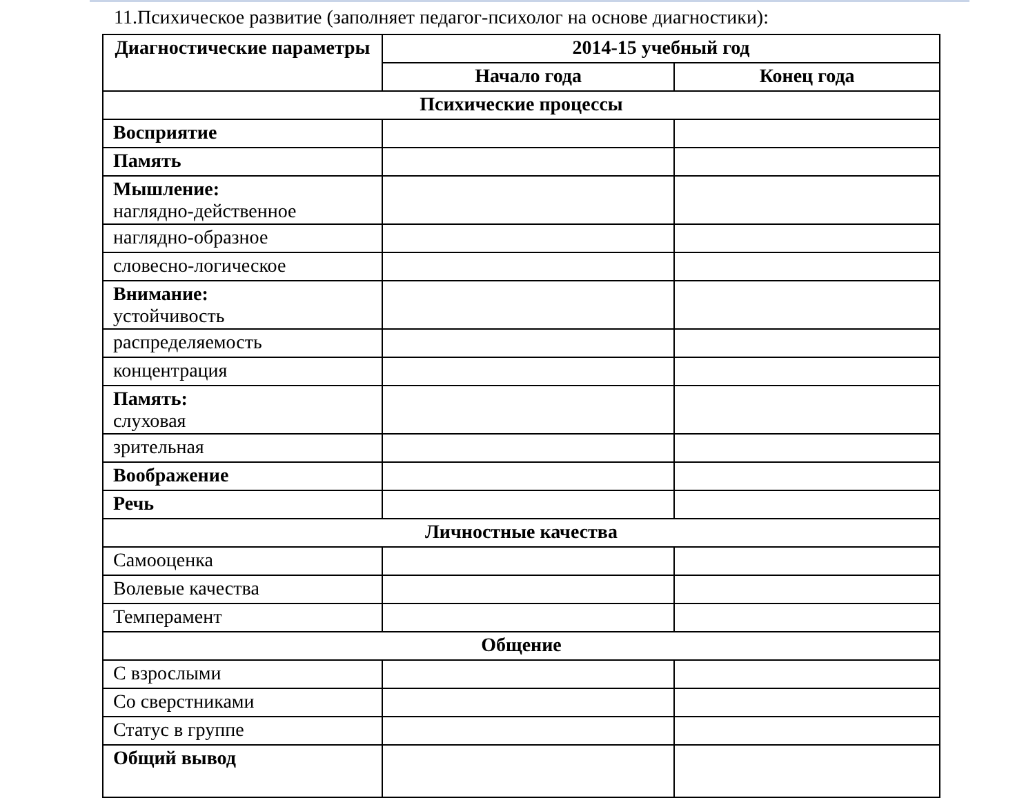11.Психическое развитие (заполняет педагог-психолог на основе диагностики):
| Диагностические параметры | 2014-15 учебный год | |
| --- | --- | --- |
| | Начало года | Конец года |
| Психические процессы | | |
| Восприятие | | |
| Память | | |
| Мышление: наглядно-действенное | | |
| наглядно-образное | | |
| словесно-логическое | | |
| Внимание: устойчивость | | |
| распределяемость | | |
| концентрация | | |
| Память: слуховая | | |
| зрительная | | |
| Воображение | | |
| Речь | | |
| Личностные качества | | |
| Самооценка | | |
| Волевые качества | | |
| Темперамент | | |
| Общение | | |
| С взрослыми | | |
| Со сверстниками | | |
| Статус в группе | | |
| Общий вывод | | |